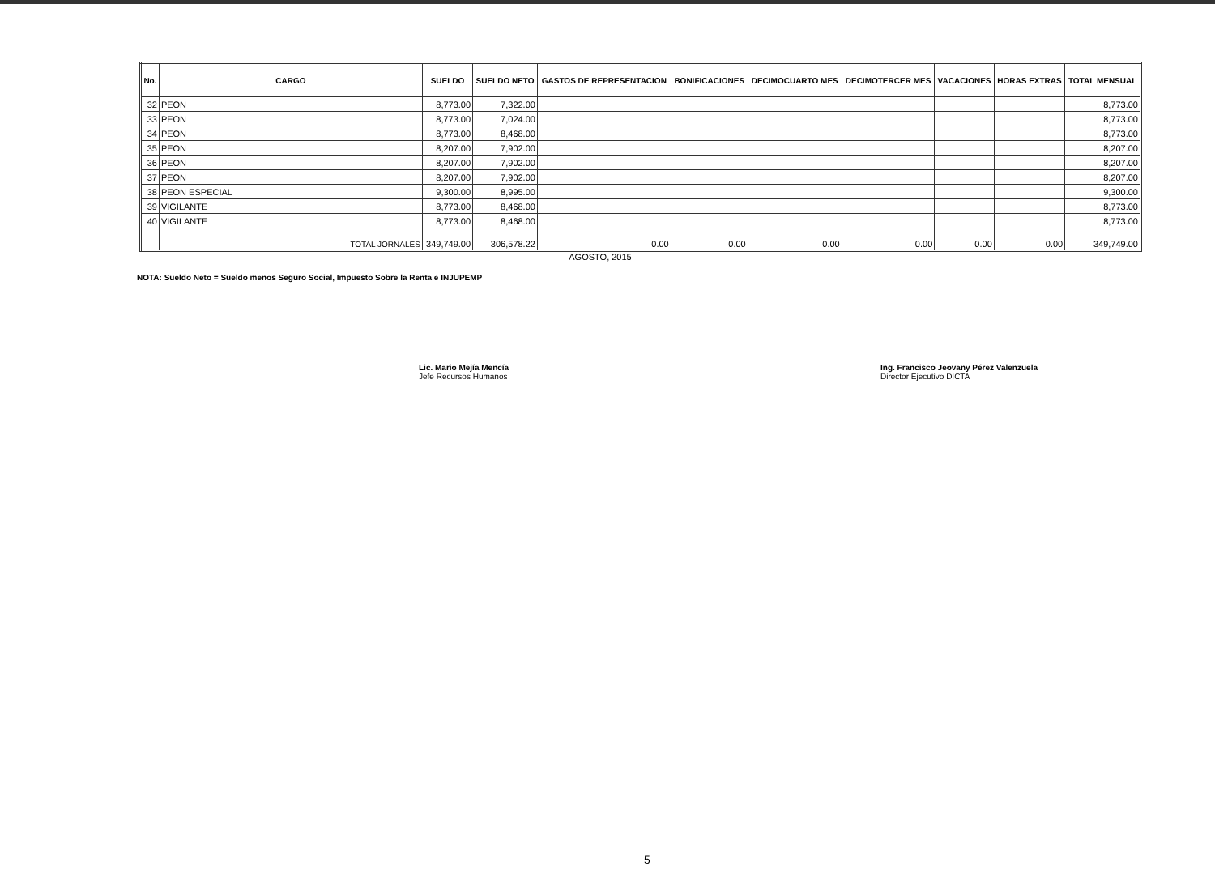| No. | CARGO | SUELDO | SUELDO NETO | GASTOS DE REPRESENTACION | BONIFICACIONES | DECIMOCUARTO MES | DECIMOTERCER MES | VACACIONES | HORAS EXTRAS | TOTAL MENSUAL |
| --- | --- | --- | --- | --- | --- | --- | --- | --- | --- | --- |
| 32 | PEON | 8,773.00 | 7,322.00 | | | | | | | 8,773.00 |
| 33 | PEON | 8,773.00 | 7,024.00 | | | | | | | 8,773.00 |
| 34 | PEON | 8,773.00 | 8,468.00 | | | | | | | 8,773.00 |
| 35 | PEON | 8,207.00 | 7,902.00 | | | | | | | 8,207.00 |
| 36 | PEON | 8,207.00 | 7,902.00 | | | | | | | 8,207.00 |
| 37 | PEON | 8,207.00 | 7,902.00 | | | | | | | 8,207.00 |
| 38 | PEON ESPECIAL | 9,300.00 | 8,995.00 | | | | | | | 9,300.00 |
| 39 | VIGILANTE | 8,773.00 | 8,468.00 | | | | | | | 8,773.00 |
| 40 | VIGILANTE | 8,773.00 | 8,468.00 | | | | | | | 8,773.00 |
| | TOTAL JORNALES | 349,749.00 | 306,578.22 | 0.00 | 0.00 | 0.00 | 0.00 | 0.00 | 0.00 | 349,749.00 |
AGOSTO, 2015
NOTA: Sueldo Neto = Sueldo menos Seguro Social, Impuesto Sobre la Renta e INJUPEMP
Lic. Mario Mejía Mencía
Jefe Recursos Humanos
Ing. Francisco Jeovany Pérez Valenzuela
Director Ejecutivo DICTA
5